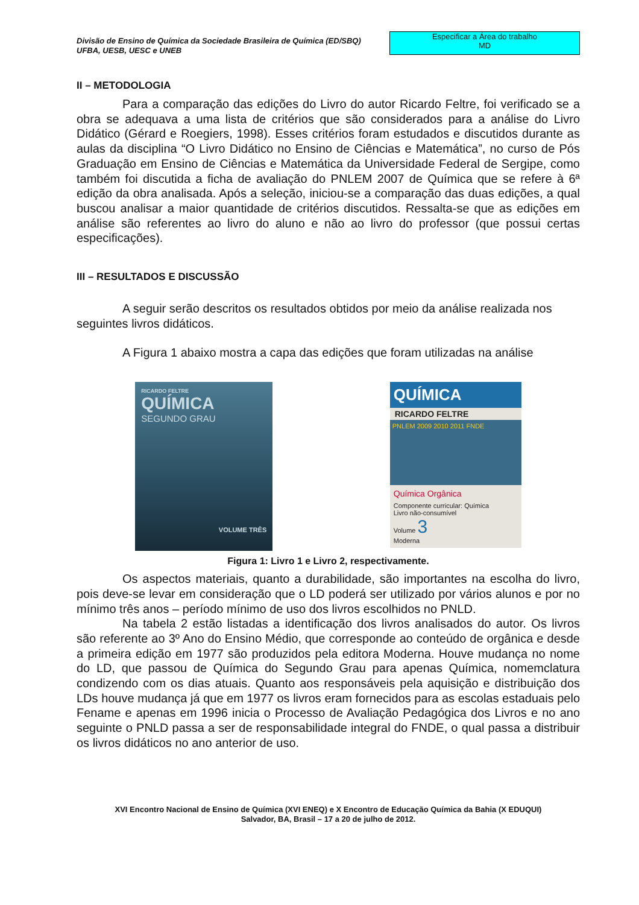Divisão de Ensino de Química da Sociedade Brasileira de Química (ED/SBQ)
UFBA, UESB, UESC e UNEB
Especificar a Área do trabalho
MD
II – METODOLOGIA
Para a comparação das edições do Livro do autor Ricardo Feltre, foi verificado se a obra se adequava a uma lista de critérios que são considerados para a análise do Livro Didático (Gérard e Roegiers, 1998). Esses critérios foram estudados e discutidos durante as aulas da disciplina “O Livro Didático no Ensino de Ciências e Matemática”, no curso de Pós Graduação em Ensino de Ciências e Matemática da Universidade Federal de Sergipe, como também foi discutida a ficha de avaliação do PNLEM 2007 de Química que se refere à 6ª edição da obra analisada. Após a seleção, iniciou-se a comparação das duas edições, a qual buscou analisar a maior quantidade de critérios discutidos. Ressalta-se que as edições em análise são referentes ao livro do aluno e não ao livro do professor (que possui certas especificações).
III – RESULTADOS E DISCUSSÃO
A seguir serão descritos os resultados obtidos por meio da análise realizada nos seguintes livros didáticos.
A Figura 1 abaixo mostra a capa das edições que foram utilizadas na análise
RICARDO FELTRE
QUÍMICA
SEGUNDO GRAU
VOLUME TRÊS
QUÍMICA
RICARDO FELTRE
PNLEM 2009 2010 2011 FNDE
Química Orgânica
Componente curricular: Química
Livro não-consumível
Volume 3
Moderna
Figura 1: Livro 1 e Livro 2, respectivamente.
Os aspectos materiais, quanto a durabilidade, são importantes na escolha do livro, pois deve-se levar em consideração que o LD poderá ser utilizado por vários alunos e por no mínimo três anos – período mínimo de uso dos livros escolhidos no PNLD.
Na tabela 2 estão listadas a identificação dos livros analisados do autor. Os livros são referente ao 3º Ano do Ensino Médio, que corresponde ao conteúdo de orgânica e desde a primeira edição em 1977 são produzidos pela editora Moderna. Houve mudança no nome do LD, que passou de Química do Segundo Grau para apenas Química, nomemclatura condizendo com os dias atuais. Quanto aos responsáveis pela aquisição e distribuição dos LDs houve mudança já que em 1977 os livros eram fornecidos para as escolas estaduais pelo Fename e apenas em 1996 inicia o Processo de Avaliação Pedagógica dos Livros e no ano seguinte o PNLD passa a ser de responsabilidade integral do FNDE, o qual passa a distribuir os livros didáticos no ano anterior de uso.
XVI Encontro Nacional de Ensino de Química (XVI ENEQ) e X Encontro de Educação Química da Bahia (X EDUQUI)
Salvador, BA, Brasil – 17 a 20 de julho de 2012.